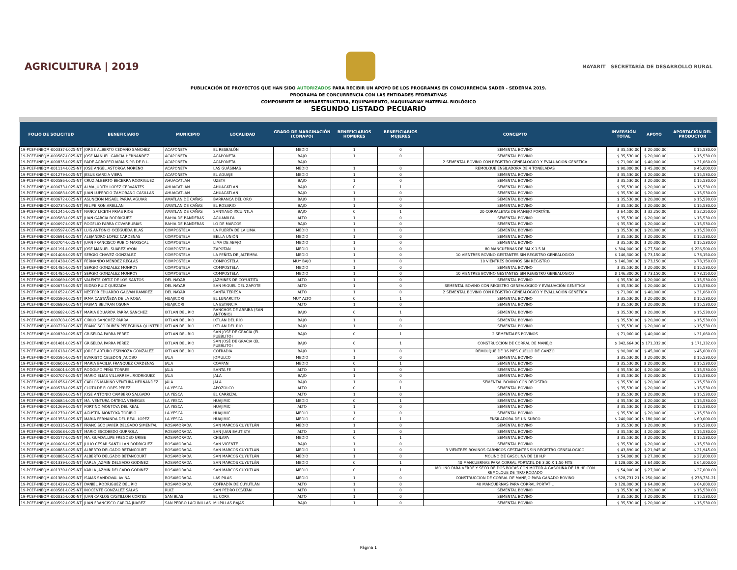AGRICULTURA | 2019
NAYARIT SECRETARÍA DE DESARROLLO RURAL
PUBLICACIÓN DE PROYECTOS QUE HAN SIDO AUTORIZADOS PARA RECIBIR UN APOYO DE LOS PROGRAMAS EN CONCURRENCIA SADER - SEDERMA 2019.
PROGRAMA DE CONCURRENCIA CON LAS ENTIDADES FEDERATIVAS
COMPONENTE DE INFRAESTRUCTURA, EQUIPAMIENTO, MAQUINARIAY MATERIAL BIOLÓGICO
SEGUNDO LISTADO PECUARIO
| FOLIO DE SOLICITUD | BENEFICIARIO | MUNICIPIO | LOCALIDAD | GRADO DE MARGINACIÓN (CONAPO) | BENEFICIARIOS HOMBRES | BENEFICIARIOS MUJERES | CONCEPTO | INVERSIÓN TOTAL | APOYO | APORTACIÓN DEL PRODUCTOR |
| --- | --- | --- | --- | --- | --- | --- | --- | --- | --- | --- |
| 19-PCEF-INEQM-000337-L025-NT | JORGE ALBERTO CEDANO SANCHEZ | ACAPONETA | EL RESBALÓN | MEDIO | 1 | 0 | SEMENTAL BOVINO | $ 35,530.00 | $ 20,000.00 | $ 15,530.00 |
| 19-PCEF-INEQM-000587-L025-NT | JOSE MANUEL GARCIA HERNANDEZ | ACAPONETA | ACAPONETA | BAJO | 1 | 0 | SEMENTAL BOVINO | $ 35,530.00 | $ 20,000.00 | $ 15,530.00 |
| 19-PCEF-INEQM-000835-L025-NT | RADE AGROPECUARIA S.P.R DE R.L. | ACAPONETA | ACAPONETA | BAJO | | | 2 SEMENTAL BOVINO CON REGISTRO GENEALÓGICO Y EVALUACIÓN GENÉTICA | $ 71,060.00 | $ 40,000.00 | $ 31,060.00 |
| 19-PCEF-INEQM-001114-L025-NT | JOSE ANGEL ASTORGA MORENO | ACAPONETA | LAS GUÁSIMAS | MEDIO | 1 | 0 | REMOLQUE ENSILADORA DE 4 TONELADAS | $ 90,000.00 | $ 45,000.00 | $ 45,000.00 |
| 19-PCEF-INEQM-001279-L025-NT | JESUS GARCIA VIERA | ACAPONETA | EL AGUAJE | MEDIO | 1 | 0 | SEMENTAL BOVINO | $ 35,530.00 | $ 20,000.00 | $ 15,530.00 |
| 19-PCEF-INEQM-000586-L025-NT | CRUZ ALBERTO BECERRA RODRIGUEZ | AHUACATLAN | UZETA | BAJO | 1 | 0 | SEMENTAL BOVINO | $ 35,530.00 | $ 20,000.00 | $ 15,530.00 |
| 19-PCEF-INEQM-000673-L025-NT | ALMA JUDITH LOPEZ CERVANTES | AHUACATLAN | AHUACATLÁN | BAJO | 0 | 1 | SEMENTAL BOVINO | $ 35,530.00 | $ 20,000.00 | $ 15,530.00 |
| 19-PCEF-INEQM-000683-L025-NT | JUAN LUPERCIO ZAMORANO CASILLAS | AHUACATLAN | AHUACATLÁN | BAJO | 1 | 0 | SEMENTAL BOVINO | $ 35,530.00 | $ 20,000.00 | $ 15,530.00 |
| 19-PCEF-INEQM-000672-L025-NT | ASUNCION MISAEL PARRA AGUIAR | AMATLAN DE CAÑAS | BARRANCA DEL ORO | BAJO | 1 | 0 | SEMENTAL BOVINO | $ 35,530.00 | $ 20,000.00 | $ 15,530.00 |
| 19-PCEF-INEQM-000734-L025-NT | FELIPE RON ARELLAN | AMATLAN DE CAÑAS | EL ROSARIO | BAJO | 1 | 0 | SEMENTAL BOVINO | $ 35,530.00 | $ 20,000.00 | $ 15,530.00 |
| 19-PCEF-INEQM-001245-L025-NT | NANCY LICETH FRIAS RIOS | AMATLAN DE CAÑAS | SANTIAGO IXCUINTLA | BAJO | 0 | 1 | 20 CORRALETAS DE MANEJO PORTÁTIL | $ 64,500.00 | $ 32,250.00 | $ 32,250.00 |
| 19-PCEF-INEQM-000583-L025-NT | JUAN GARCIA RODRIGUEZ | BAHIA DE BANDERAS | AGUAMILPA | ALTO | 1 | 0 | SEMENTAL BOVINO | $ 35,530.00 | $ 20,000.00 | $ 15,530.00 |
| 19-PCEF-INEQM-000697-L025-NT | ROGELIO PARRA COVARRUBIAS | BAHIA DE BANDERAS | LO DE MARCOS | BAJO | 1 | 0 | SEMENTAL BOVINO | $ 35,530.00 | $ 20,000.00 | $ 15,530.00 |
| 19-PCEF-INEQM-000597-L025-NT | LUIS ANTONIO OCEGUEDA BLAS | COMPOSTELA | LA PUERTA DE LA LIMA | MEDIO | 1 | 0 | SEMENTAL BOVINO | $ 35,530.00 | $ 20,000.00 | $ 15,530.00 |
| 19-PCEF-INEQM-000691-L025-NT | ALEJANDRO LOPEZ CARDENAS | COMPOSTELA | BELLA UNIÓN | MEDIO | 1 | 0 | SEMENTAL BOVINO | $ 35,530.00 | $ 20,000.00 | $ 15,530.00 |
| 19-PCEF-INEQM-000704-L025-NT | JUAN FRANCISCO RUBIO MARISCAL | COMPOSTELA | LIMA DE ABAJO | MEDIO | 1 | 0 | SEMENTAL BOVINO | $ 35,530.00 | $ 20,000.00 | $ 15,530.00 |
| 19-PCEF-INEQM-001191-L025-NT | JOSE MANUEL SUAREZ AYON | COMPOSTELA | ZAPOTÁN | MEDIO | 1 | 0 | 80 MANCUERNAS DE 3M X 1.5 M | $ 304,000.00 | $ 77,500.00 | $ 226,500.00 |
| 19-PCEF-INEQM-001408-L025-NT | SERGIO CHAVEZ GONZALEZ | COMPOSTELA | LA PEÑITA DE JALTEMBA | MEDIO | 1 | 0 | 10 VIENTRES BOVINO GESTANTES SIN REGISTRO GENEALOGICO | $ 146,300.00 | $ 73,150.00 | $ 73,150.00 |
| 19-PCEF-INEQM-001438-L025-NT | FERNANDO MENDEZ REGLAS | COMPOSTELA | COMPOSTELA | MUY BAJO | 1 | 0 | 10 VIENTRES BOVINOS SIN REGISTRO | $ 146,300.00 | $ 73,150.00 | $ 73,150.00 |
| 19-PCEF-INEQM-001485-L025-NT | SERGIO GONZALEZ MONROY | COMPOSTELA | COMPOSTELA | MEDIO | 1 | 0 | SEMENTAL BOVINO | $ 35,530.00 | $ 20,000.00 | $ 15,530.00 |
| 19-PCEF-INEQM-001485-L025-NT | SERGIO GONZALEZ MONROY | COMPOSTELA | COMPOSTELA | MEDIO | 1 | 0 | 10 VIENTRES BOVINO GESTANTES SIN REGISTRO GENEALOGICO | $ 146,300.00 | $ 73,150.00 | $ 73,150.00 |
| 19-PCEF-INEQM-000669-L025-NT | VALENTE ORTIZ DE LOS SANTOS | DEL NAYAR | JAZMINES DE COYULTITA | ALTO | 1 | 0 | SEMENTAL BOVINO | $ 35,530.00 | $ 20,000.00 | $ 15,530.00 |
| 19-PCEF-INEQM-000675-L025-NT | ISIDRO RUIZ QUEZADA | DEL NAYAR | SAN MIGUEL DEL ZAPOTE | ALTO | 1 | 0 | SEMENTAL BOVINO CON REGISTRO GENEALÓGICO Y EVALUACIÓN GENÉTICA | $ 35,530.00 | $ 20,000.00 | $ 15,530.00 |
| 19-PCEF-INEQM-001652-L025-NT | NESTOR EDUARDO GALVAN RAMIREZ | DEL NAYAR | SANTA TERESA | ALTO | 1 | 0 | 2 SEMENTAL BOVINO CON REGISTRO GENEALÓGICO Y EVALUACIÓN GENÉTICA | $ 71,060.00 | $ 40,000.00 | $ 31,060.00 |
| 19-PCEF-INEQM-000590-L025-NT | IRMA CASTAÑEDA DE LA ROSA | HUAJICORI | EL LUNARCITO | MUY ALTO | 0 | 1 | SEMENTAL BOVINO | $ 35,530.00 | $ 20,000.00 | $ 15,530.00 |
| 19-PCEF-INEQM-000680-L025-NT | FABIAN BELTRAN OSUNA | HUAJICORI | LA ESTANCIA | ALTO | 1 | 0 | SEMENTAL BOVINO | $ 35,530.00 | $ 20,000.00 | $ 15,530.00 |
| 19-PCEF-INEQM-000682-L025-NT | MARIA EDUARDA PARRA SANCHEZ | IXTLAN DEL RIO | RANCHOS DE ARRIBA (SAN ANTONIO) | BAJO | 0 | 1 | SEMENTAL BOVINO | $ 35,530.00 | $ 20,000.00 | $ 15,530.00 |
| 19-PCEF-INEQM-000703-L025-NT | CIRILO SANCHEZ PARRA | IXTLAN DEL RIO | IXTLÁN DEL RÍO | BAJO | 1 | 0 | SEMENTAL BOVINO | $ 35,530.00 | $ 20,000.00 | $ 15,530.00 |
| 19-PCEF-INEQM-000720-L025-NT | FRANCISCO RUBEN PEREGRINA QUINTERO | IXTLAN DEL RIO | IXTLÁN DEL RÍO | BAJO | 1 | 0 | SEMENTAL BOVINO | $ 35,530.00 | $ 20,000.00 | $ 15,530.00 |
| 19-PCEF-INEQM-000830-L025-NT | GRISELDA PARRA PEREZ | IXTLAN DEL RIO | SAN JOSÉ DE GRACIA (EL PUEBLITO) | BAJO | 0 | 1 | 2 SEMENTALES BOVINOS | $ 71,060.00 | $ 40,000.00 | $ 31,060.00 |
| 19-PCEF-INEQM-001481-L025-NT | GRISELDA PARRA PEREZ | IXTLAN DEL RIO | SAN JOSÉ DE GRACIA (EL PUEBLITO) | BAJO | 0 | 1 | CONSTRUCCION DE CORRAL DE MANEJO | $ 342,664.00 | $ 171,332.00 | $ 171,332.00 |
| 19-PCEF-INEQM-001618-L025-NT | JORGE ARTURO ESPINOZA GONZALEZ | IXTLAN DEL RIO | COFRADÍA | BAJO | 1 | 0 | REMOLQUE DE 16 PIES CUELLO DE GANZO | $ 90,000.00 | $ 45,000.00 | $ 45,000.00 |
| 19-PCEF-INEQM-000595-L025-NT | EVARISTO CELEDON JACOBO | JALA | JOMULCO | MEDIO | 1 | 0 | SEMENTAL BOVINO | $ 35,530.00 | $ 20,000.00 | $ 15,530.00 |
| 19-PCEF-INEQM-000600-L025-NT | MARIA BACILIA FRANQUEZ CARDENAS | JALA | COAPAN | MEDIO | 0 | 1 | SEMENTAL BOVINO | $ 35,530.00 | $ 20,000.00 | $ 15,530.00 |
| 19-PCEF-INEQM-000601-L025-NT | RODOLFO PEÑA TORRES | JALA | SANTA FE | ALTO | 1 | 0 | SEMENTAL BOVINO | $ 35,530.00 | $ 20,000.00 | $ 15,530.00 |
| 19-PCEF-INEQM-000707-L025-NT | MARIO ELIAS VILLARREAL RODRIGUEZ | JALA | JALA | BAJO | 1 | 0 | SEMENTAL BOVINO | $ 35,530.00 | $ 20,000.00 | $ 15,530.00 |
| 19-PCEF-INEQM-001656-L025-NT | CARLOS MARINO VENTURA HERNANDEZ | JALA | JALA | BAJO | 1 | 0 | SEMENTAL BOVINO CON REGISTRO | $ 35,530.00 | $ 20,000.00 | $ 15,530.00 |
| 19-PCEF-INEQM-000578-L025-NT | CLOTILDE FLORES PEREZ | LA YESCA | APOZOLCO | ALTO | 0 | 1 | SEMENTAL BOVINO | $ 35,530.00 | $ 20,000.00 | $ 15,530.00 |
| 19-PCEF-INEQM-000580-L025-NT | JOSE ANTONIO CAMBERO SALGADO | LA YESCA | EL CARRIZAL | ALTO | 1 | 0 | SEMENTAL BOVINO | $ 35,530.00 | $ 20,000.00 | $ 15,530.00 |
| 19-PCEF-INEQM-000684-L025-NT | MA. VENTURA ORTEGA VENEGAS | LA YESCA | HUAJIMIC | MEDIO | 0 | 1 | SEMENTAL BOVINO | $ 35,530.00 | $ 20,000.00 | $ 15,530.00 |
| 19-PCEF-INEQM-001269-L025-NT | FORTINO MONTOYA DEL REAL | LA YESCA | HUAJIMIC | ALTO | 1 | 0 | SEMENTAL BOVINO | $ 35,530.00 | $ 20,000.00 | $ 15,530.00 |
| 19-PCEF-INEQM-001270-L025-NT | AGUSTIN MONTOYA TORIBIO | LA YESCA | HUAJIMIC | MEDIO | 1 | 0 | SEMENTAL BOVINO | $ 35,530.00 | $ 20,000.00 | $ 15,530.00 |
| 19-PCEF-INEQM-001355-L025-NT | MARIA FERNANDA DEL REAL LOPEZ | LA YESCA | HUAJIMIC | MEDIO | 0 | 1 | ENSILADORA DE UN SURCO | $ 240,000.00 | $ 180,000.00 | $ 60,000.00 |
| 19-PCEF-INEQM-000335-L025-NT | FRANCISCO JAVIER DELGADO SIMENTAL | ROSAMORADA | SAN MARCOS CUYUTLÁN | MEDIO | 1 | 0 | SEMENTAL BOVINO | $ 35,530.00 | $ 20,000.00 | $ 15,530.00 |
| 19-PCEF-INEQM-000568-L025-NT | MARIO ESCOBEDO GURROLA | ROSAMORADA | SAN JUAN BAUTISTA | ALTO | 1 | 0 | SEMENTAL BOVINO | $ 35,530.00 | $ 20,000.00 | $ 15,530.00 |
| 19-PCEF-INEQM-000577-L025-NT | MA. GUADALUPE FREGOSO URIBE | ROSAMORADA | CHILAPA | MEDIO | 0 | 1 | SEMENTAL BOVINO | $ 35,530.00 | $ 20,000.00 | $ 15,530.00 |
| 19-PCEF-INEQM-000606-L025-NT | JULIO CESAR SANTILLAN RODRIGUEZ | ROSAMORADA | SAN VICENTE | BAJO | 1 | 0 | SEMENTAL BOVINO | $ 35,530.00 | $ 20,000.00 | $ 15,530.00 |
| 19-PCEF-INEQM-000885-L025-NT | ALBERTO DELGADO BETANCOURT | ROSAMORADA | SAN MARCOS CUYUTLÁN | MEDIO | 1 | 0 | 3 VIENTRES BOVINOS CARNICOS GESTANTES SIN REGISTRO GENEALOGICO | $ 43,890.00 | $ 21,945.00 | $ 21,945.00 |
| 19-PCEF-INEQM-000885-L025-NT | ALBERTO DELGADO BETANCOURT | ROSAMORADA | SAN MARCOS CUYUTLÁN | MEDIO | 1 | 0 | MOLINO DE GASOLINA DE 18 H.P | $ 54,000.00 | $ 27,000.00 | $ 27,000.00 |
| 19-PCEF-INEQM-001339-L025-NT | KARLA JAZMIN DELGADO GODINEZ | ROSAMORADA | SAN MARCOS CUYUTLÁN | MEDIO | 0 | 1 | 40 MANCUERNAS PARA CORRAL PORTATIL DE 3.00 X 1.50 MTS | $ 128,000.00 | $ 64,000.00 | $ 64,000.00 |
| 19-PCEF-INEQM-001339-L025-NT | KARLA JAZMIN DELGADO GODINEZ | ROSAMORADA | SAN MARCOS CUYUTLÁN | MEDIO | 0 | 1 | MOLINO PARA VERDE Y SECO DE DOS BOCAS CON MOTOR A GASOLINA DE 18 HP CON REMOLQUE DE TIRO RODADO | $ 54,000.00 | $ 27,000.00 | $ 27,000.00 |
| 19-PCEF-INEQM-001389-L025-NT | ISAIAS SANDOVAL AVIÑA | ROSAMORADA | LAS PILAS | MEDIO | 1 | 0 | CONSTRUCCIÓN DE CORRAL DE MANEJO PARA GANADO BOVINO | $ 528,731.21 | $ 250,000.00 | $ 278,731.21 |
| 19-PCEF-INEQM-001429-L025-NT | DANIEL RODRIGUEZ DEL RIO | ROSAMORADA | COFRADÍA DE CUYUTLÁN | ALTO | 1 | 0 | 40 MANCUERNAS PARA CORRAL PORTATIL | $ 128,000.00 | $ 64,000.00 | $ 64,000.00 |
| 19-PCEF-INEQM-000581-L025-NT | INOCENTE GONZALEZ SALAS | RUIZ | SAN PEDRO IXCATÁN | ALTO | 1 | 0 | SEMENTAL BOVINO | $ 35,530.00 | $ 20,000.00 | $ 15,530.00 |
| 19-PCEF-INEQM-000035-L000-NT | JUAN CARLOS CASTILLON CORTES | SAN BLAS | EL CORA | ALTO | 1 | 0 | SEMENTAL BOVINO | $ 35,530.00 | $ 20,000.00 | $ 15,530.00 |
| 19-PCEF-INEQM-000592-L025-NT | JUAN FRANCISCO GARCIA JUAREZ | SAN PEDRO LAGUNILLAS | MILPILLAS BAJAS | BAJO | 1 | 0 | SEMENTAL BOVINO | $ 35,530.00 | $ 20,000.00 | $ 15,530.00 |
Página 1